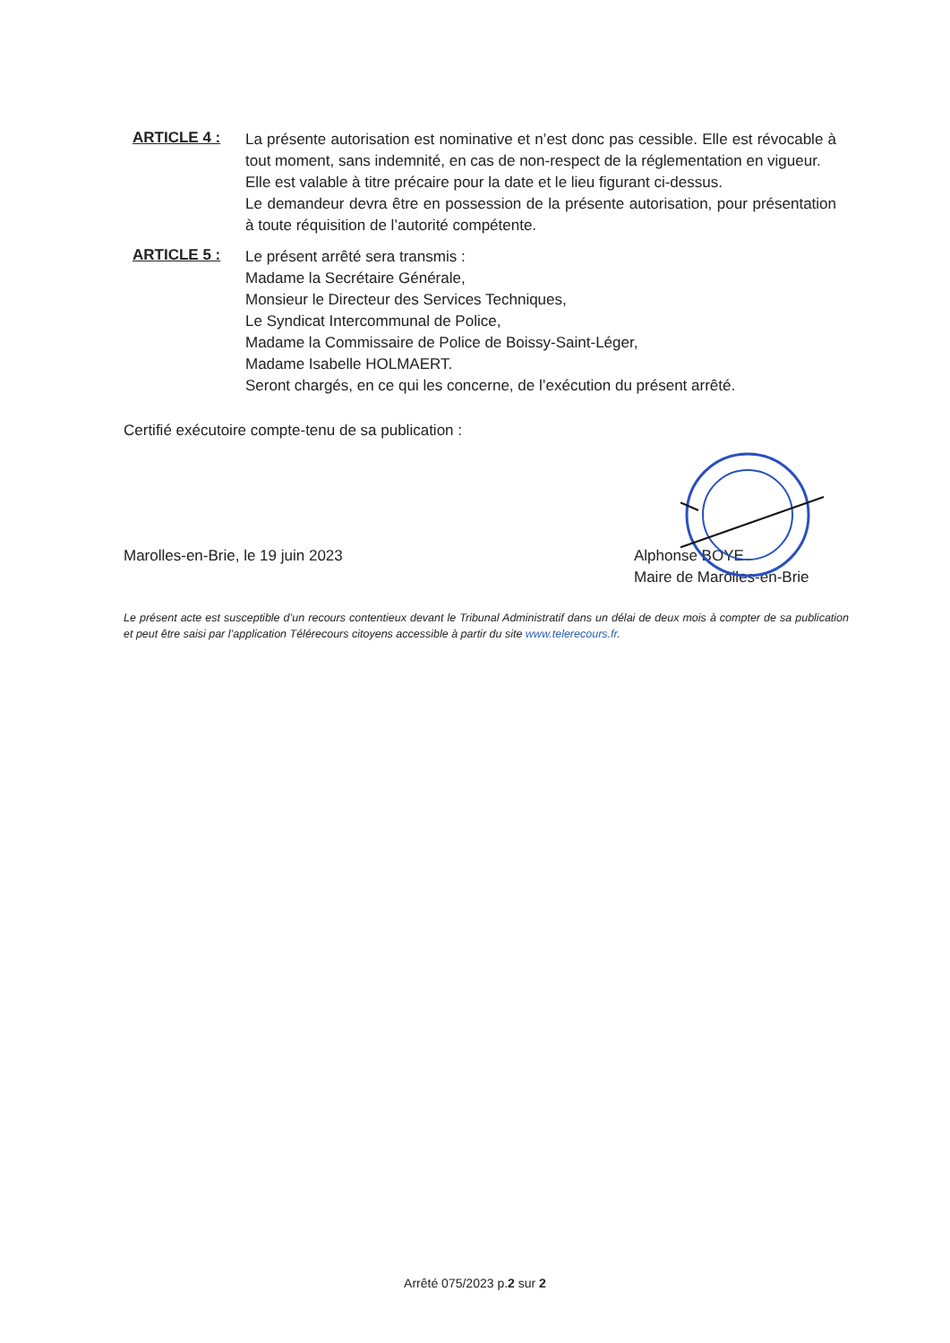ARTICLE 4 :
La présente autorisation est nominative et n’est donc pas cessible. Elle est révocable à tout moment, sans indemnité, en cas de non-respect de la réglementation en vigueur.
Elle est valable à titre précaire pour la date et le lieu figurant ci-dessus.
Le demandeur devra être en possession de la présente autorisation, pour présentation à toute réquisition de l’autorité compétente.
ARTICLE 5 :
Le présent arrêté sera transmis :
Madame la Secrétaire Générale,
Monsieur le Directeur des Services Techniques,
Le Syndicat Intercommunal de Police,
Madame la Commissaire de Police de Boissy-Saint-Léger,
Madame Isabelle HOLMAERT.
Seront chargés, en ce qui les concerne, de l’exécution du présent arrêté.
Certifié exécutoire compte-tenu de sa publication :
Marolles-en-Brie, le 19 juin 2023 Alphonse BOYE
Maire de Marolles-en-Brie
Le présent acte est susceptible d’un recours contentieux devant le Tribunal Administratif dans un délai de deux mois à compter de sa publication et peut être saisi par l’application Télérecours citoyens accessible à partir du site www.telerecours.fr.
Arrêté 075/2023 p.2 sur 2